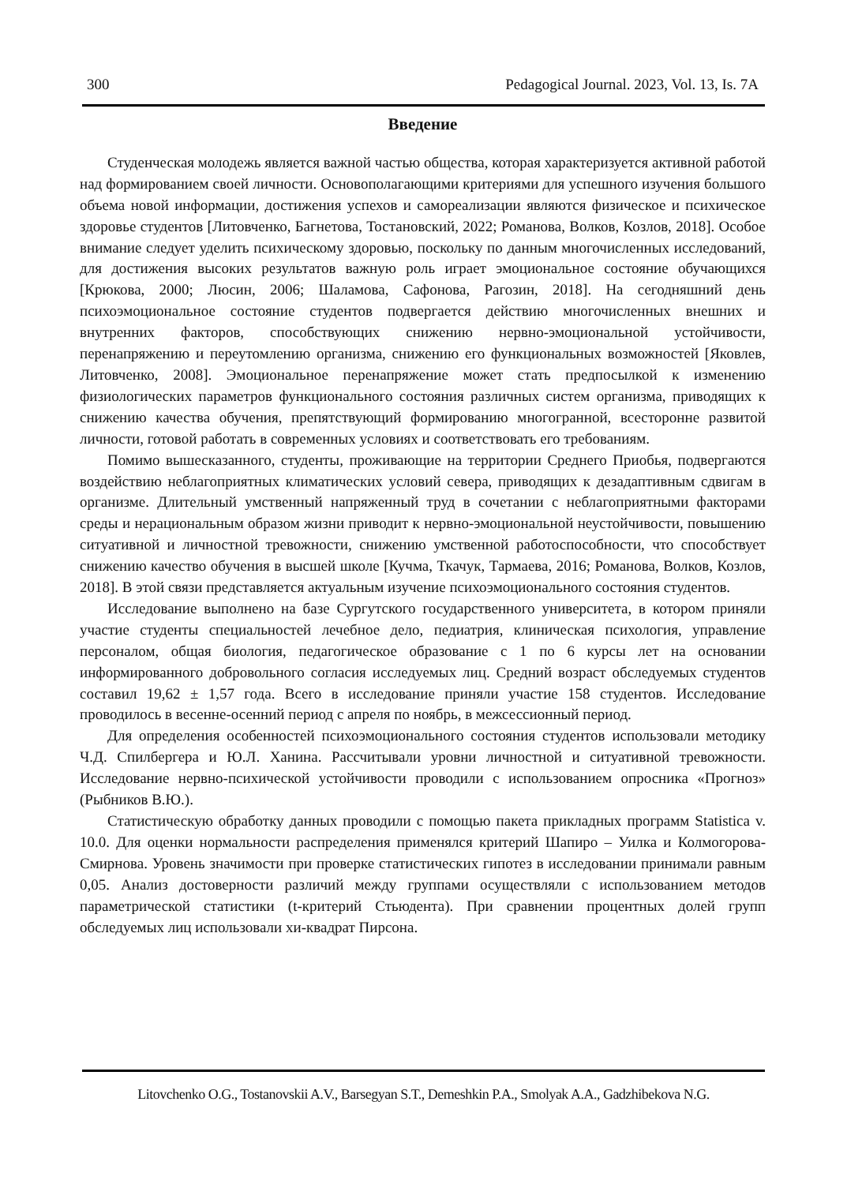300 Pedagogical Journal. 2023, Vol. 13, Is. 7A
Введение
Студенческая молодежь является важной частью общества, которая характеризуется активной работой над формированием своей личности. Основополагающими критериями для успешного изучения большого объема новой информации, достижения успехов и самореализации являются физическое и психическое здоровье студентов [Литовченко, Багнетова, Тостановский, 2022; Романова, Волков, Козлов, 2018]. Особое внимание следует уделить психическому здоровью, поскольку по данным многочисленных исследований, для достижения высоких результатов важную роль играет эмоциональное состояние обучающихся [Крюкова, 2000; Люсин, 2006; Шаламова, Сафонова, Рагозин, 2018]. На сегодняшний день психоэмоциональное состояние студентов подвергается действию многочисленных внешних и внутренних факторов, способствующих снижению нервно-эмоциональной устойчивости, перенапряжению и переутомлению организма, снижению его функциональных возможностей [Яковлев, Литовченко, 2008]. Эмоциональное перенапряжение может стать предпосылкой к изменению физиологических параметров функционального состояния различных систем организма, приводящих к снижению качества обучения, препятствующий формированию многогранной, всесторонне развитой личности, готовой работать в современных условиях и соответствовать его требованиям.
Помимо вышесказанного, студенты, проживающие на территории Среднего Приобья, подвергаются воздействию неблагоприятных климатических условий севера, приводящих к дезадаптивным сдвигам в организме. Длительный умственный напряженный труд в сочетании с неблагоприятными факторами среды и нерациональным образом жизни приводит к нервно-эмоциональной неустойчивости, повышению ситуативной и личностной тревожности, снижению умственной работоспособности, что способствует снижению качество обучения в высшей школе [Кучма, Ткачук, Тармаева, 2016; Романова, Волков, Козлов, 2018]. В этой связи представляется актуальным изучение психоэмоционального состояния студентов.
Исследование выполнено на базе Сургутского государственного университета, в котором приняли участие студенты специальностей лечебное дело, педиатрия, клиническая психология, управление персоналом, общая биология, педагогическое образование с 1 по 6 курсы лет на основании информированного добровольного согласия исследуемых лиц. Средний возраст обследуемых студентов составил 19,62 ± 1,57 года. Всего в исследование приняли участие 158 студентов. Исследование проводилось в весенне-осенний период с апреля по ноябрь, в межсессионный период.
Для определения особенностей психоэмоционального состояния студентов использовали методику Ч.Д. Спилбергера и Ю.Л. Ханина. Рассчитывали уровни личностной и ситуативной тревожности. Исследование нервно-психической устойчивости проводили с использованием опросника «Прогноз» (Рыбников В.Ю.).
Статистическую обработку данных проводили с помощью пакета прикладных программ Statistica v. 10.0. Для оценки нормальности распределения применялся критерий Шапиро – Уилка и Колмогорова-Смирнова. Уровень значимости при проверке статистических гипотез в исследовании принимали равным 0,05. Анализ достоверности различий между группами осуществляли с использованием методов параметрической статистики (t-критерий Стьюдента). При сравнении процентных долей групп обследуемых лиц использовали хи-квадрат Пирсона.
Litovchenko O.G., Tostanovskii A.V., Barsegyan S.T., Demeshkin P.A., Smolyak A.A., Gadzhibekova N.G.